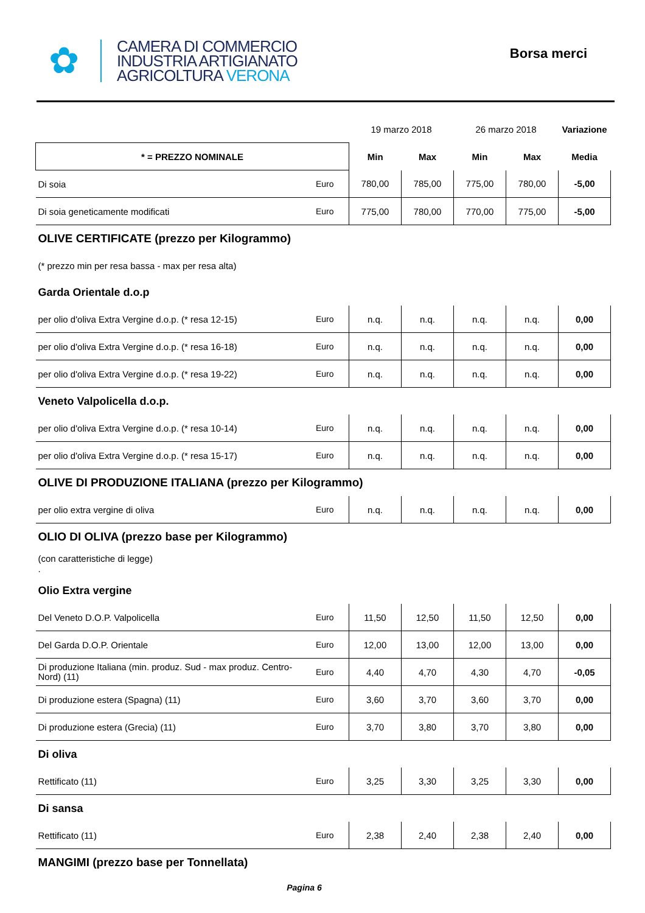✿
CAMERA DI COMMERCIO
INDUSTRIA ARTIGIANATO
AGRICOLTURA VERONA
Borsa merci
| | | 19 marzo 2018 | | 26 marzo 2018 | | Variazione |
| * = PREZZO NOMINALE | | Min | Max | Min | Max | Media |
| Di soia | Euro | 780,00 | 785,00 | 775,00 | 780,00 | -5,00 |
| Di soia geneticamente modificati | Euro | 775,00 | 780,00 | 770,00 | 775,00 | -5,00 |
| OLIVE CERTIFICATE (prezzo per Kilogrammo) | | | | | | |
| (* prezzo min per resa bassa - max per resa alta) | | | | | | |
| Garda Orientale d.o.p | | | | | | |
| per olio d'oliva Extra Vergine d.o.p. (* resa 12-15) | Euro | n.q. | n.q. | n.q. | n.q. | 0,00 |
| per olio d'oliva Extra Vergine d.o.p. (* resa 16-18) | Euro | n.q. | n.q. | n.q. | n.q. | 0,00 |
| per olio d'oliva Extra Vergine d.o.p. (* resa 19-22) | Euro | n.q. | n.q. | n.q. | n.q. | 0,00 |
| Veneto Valpolicella d.o.p. | | | | | | |
| per olio d'oliva Extra Vergine d.o.p. (* resa 10-14) | Euro | n.q. | n.q. | n.q. | n.q. | 0,00 |
| per olio d'oliva Extra Vergine d.o.p. (* resa 15-17) | Euro | n.q. | n.q. | n.q. | n.q. | 0,00 |
| OLIVE DI PRODUZIONE ITALIANA (prezzo per Kilogrammo) | | | | | | |
| per olio extra vergine di oliva | Euro | n.q. | n.q. | n.q. | n.q. | 0,00 |
| OLIO DI OLIVA (prezzo base per Kilogrammo) | | | | | | |
| (con caratteristiche di legge) . | | | | | | |
| Olio Extra vergine | | | | | | |
| Del Veneto D.O.P. Valpolicella | Euro | 11,50 | 12,50 | 11,50 | 12,50 | 0,00 |
| Del Garda D.O.P. Orientale | Euro | 12,00 | 13,00 | 12,00 | 13,00 | 0,00 |
| Di produzione Italiana (min. produz. Sud - max produz. Centro-Nord) (11) | Euro | 4,40 | 4,70 | 4,30 | 4,70 | -0,05 |
| Di produzione estera (Spagna) (11) | Euro | 3,60 | 3,70 | 3,60 | 3,70 | 0,00 |
| Di produzione estera (Grecia) (11) | Euro | 3,70 | 3,80 | 3,70 | 3,80 | 0,00 |
| Di oliva | | | | | | |
| Rettificato (11) | Euro | 3,25 | 3,30 | 3,25 | 3,30 | 0,00 |
| Di sansa | | | | | | |
| Rettificato (11) | Euro | 2,38 | 2,40 | 2,38 | 2,40 | 0,00 |
| MANGIMI (prezzo base per Tonnellata) | | | | | | |
Pagina 6